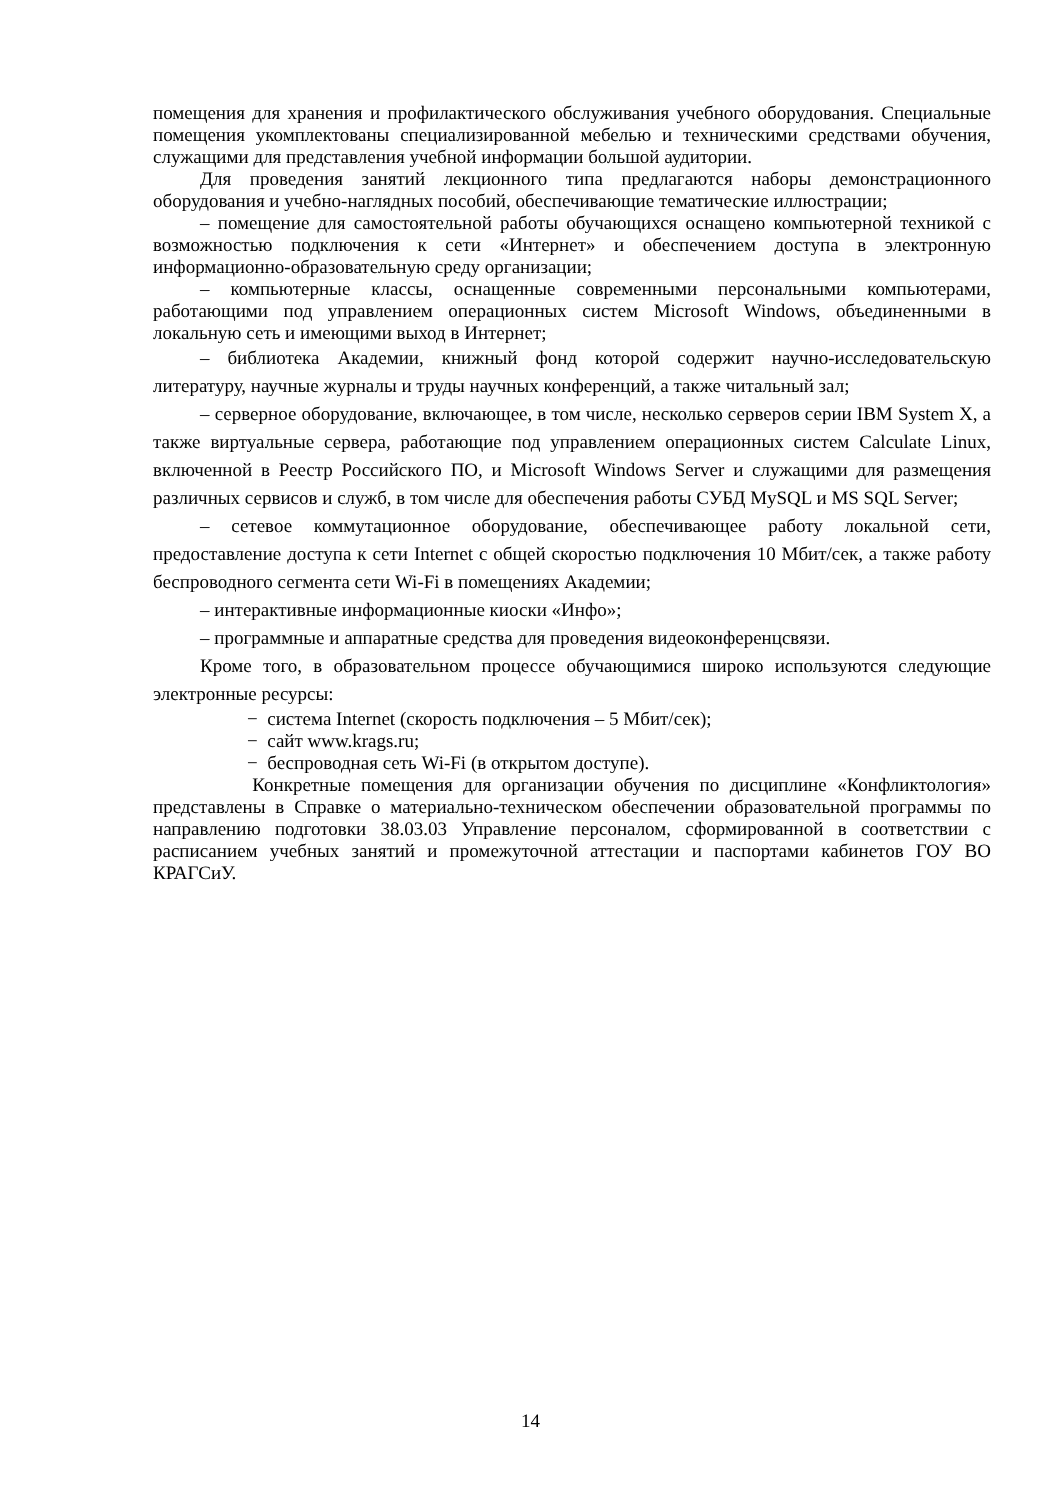помещения для хранения и профилактического обслуживания учебного оборудования. Специальные помещения укомплектованы специализированной мебелью и техническими средствами обучения, служащими для представления учебной информации большой аудитории.
Для проведения занятий лекционного типа предлагаются наборы демонстрационного оборудования и учебно-наглядных пособий, обеспечивающие тематические иллюстрации;
– помещение для самостоятельной работы обучающихся оснащено компьютерной техникой с возможностью подключения к сети «Интернет» и обеспечением доступа в электронную информационно-образовательную среду организации;
– компьютерные классы, оснащенные современными персональными компьютерами, работающими под управлением операционных систем Microsoft Windows, объединенными в локальную сеть и имеющими выход в Интернет;
– библиотека Академии, книжный фонд которой содержит научно-исследовательскую литературу, научные журналы и труды научных конференций, а также читальный зал;
– серверное оборудование, включающее, в том числе, несколько серверов серии IBM System X, а также виртуальные сервера, работающие под управлением операционных систем Calculate Linux, включенной в Реестр Российского ПО, и Microsoft Windows Server и служащими для размещения различных сервисов и служб, в том числе для обеспечения работы СУБД MySQL и MS SQL Server;
– сетевое коммутационное оборудование, обеспечивающее работу локальной сети, предоставление доступа к сети Internet с общей скоростью подключения 10 Мбит/сек, а также работу беспроводного сегмента сети Wi-Fi в помещениях Академии;
– интерактивные информационные киоски «Инфо»;
– программные и аппаратные средства для проведения видеоконференцсвязи.
Кроме того, в образовательном процессе обучающимися широко используются следующие электронные ресурсы:
− система Internet (скорость подключения – 5 Мбит/сек);
− сайт www.krags.ru;
− беспроводная сеть Wi-Fi (в открытом доступе).
Конкретные помещения для организации обучения по дисциплине «Конфликтология» представлены в Справке о материально-техническом обеспечении образовательной программы по направлению подготовки 38.03.03 Управление персоналом, сформированной в соответствии с расписанием учебных занятий и промежуточной аттестации и паспортами кабинетов ГОУ ВО КРАГСиУ.
14